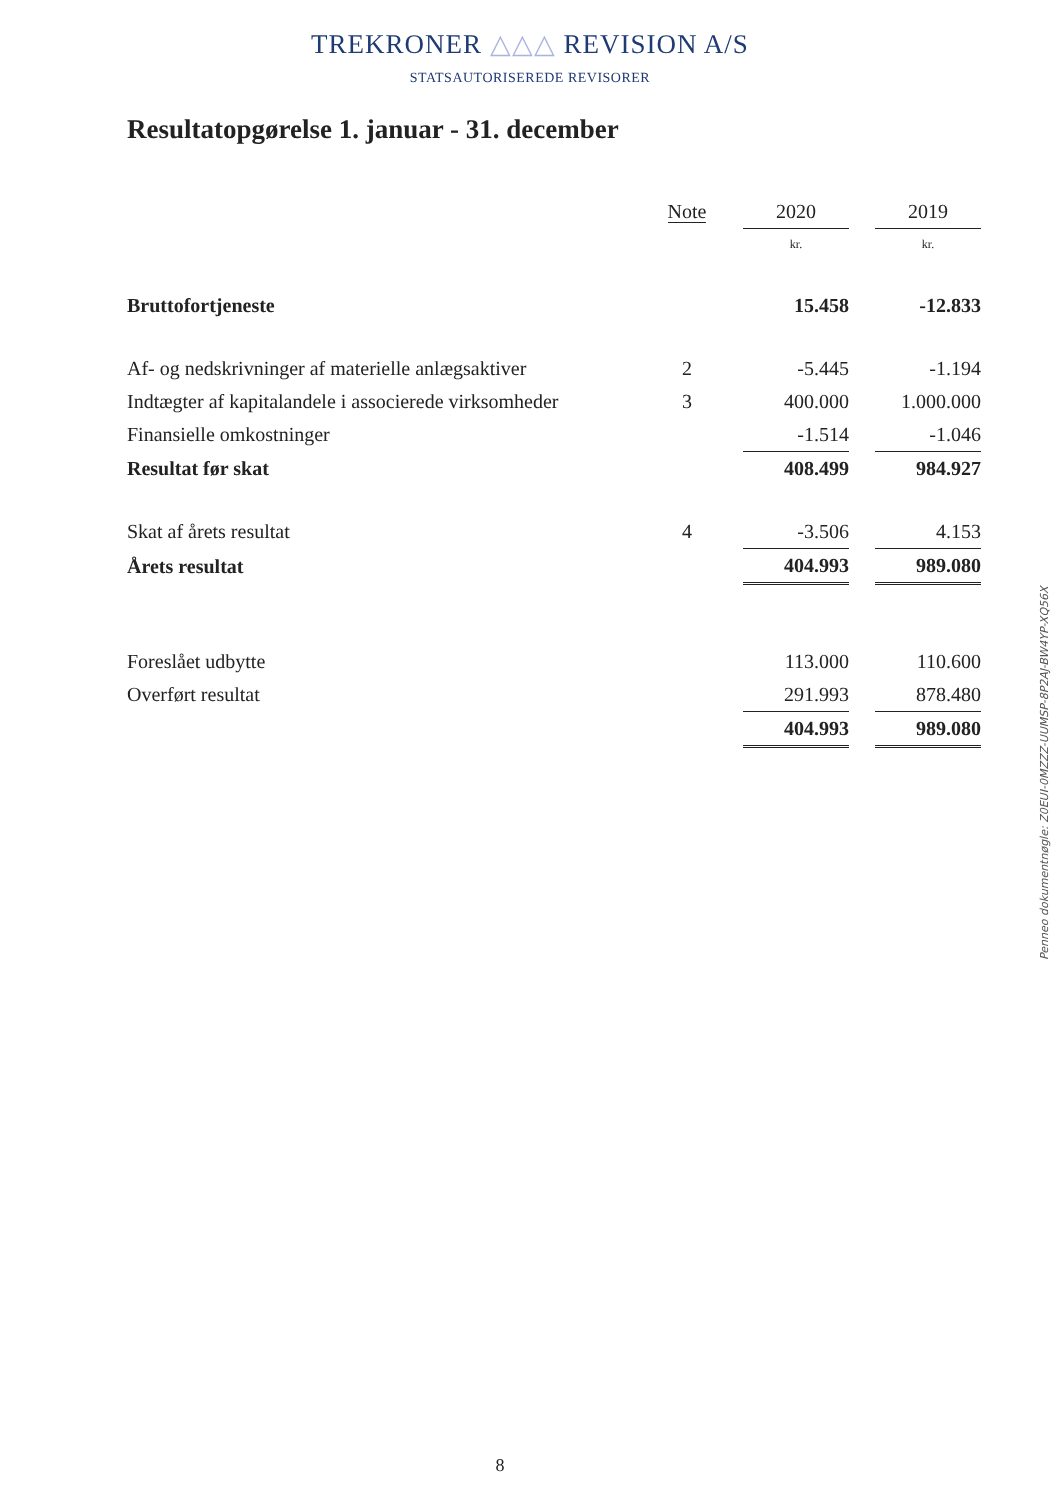TREKRONER △△△ REVISION A/S
STATSAUTORISEREDE REVISORER
Resultatopgørelse 1. januar - 31. december
| | Note | | 2020 | | 2019 |
| --- | --- | --- | --- | --- | --- |
| | | | kr. | | kr. |
| Bruttofortjeneste | | | 15.458 | | -12.833 |
| Af- og nedskrivninger af materielle anlægsaktiver | 2 | | -5.445 | | -1.194 |
| Indtægter af kapitalandele i associerede virksomheder | 3 | | 400.000 | | 1.000.000 |
| Finansielle omkostninger | | | -1.514 | | -1.046 |
| Resultat før skat | | | 408.499 | | 984.927 |
| Skat af årets resultat | 4 | | -3.506 | | 4.153 |
| Årets resultat | | | 404.993 | | 989.080 |
| Foreslået udbytte | | | 113.000 | | 110.600 |
| Overført resultat | | | 291.993 | | 878.480 |
| | | | 404.993 | | 989.080 |
Penneo dokumentnøgle: Z0EUI-0MZZZ-UUMSP-8P2AJ-BW4YP-XQ56X
8